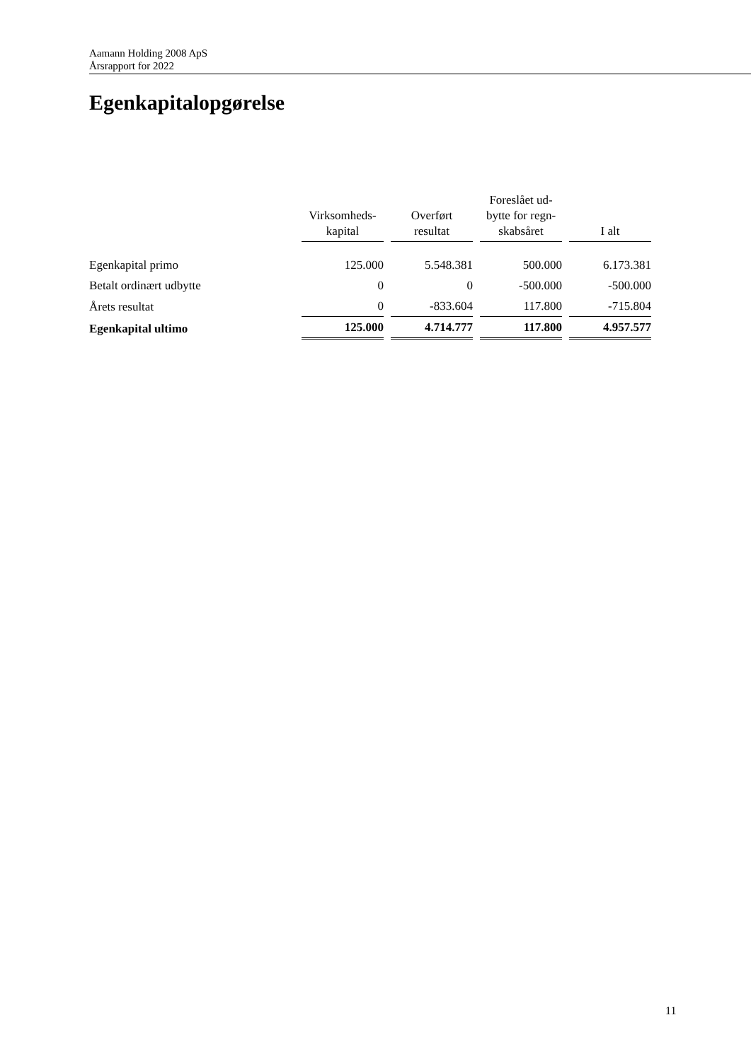Aamann Holding 2008 ApS
Årsrapport for 2022
Egenkapitalopgørelse
| | Virksomheds- kapital | Overført resultat | Foreslået ud- bytte for regn- skabsåret | I alt |
| --- | --- | --- | --- | --- |
| Egenkapital primo | 125.000 | 5.548.381 | 500.000 | 6.173.381 |
| Betalt ordinært udbytte | 0 | 0 | -500.000 | -500.000 |
| Årets resultat | 0 | -833.604 | 117.800 | -715.804 |
| Egenkapital ultimo | 125.000 | 4.714.777 | 117.800 | 4.957.577 |
11